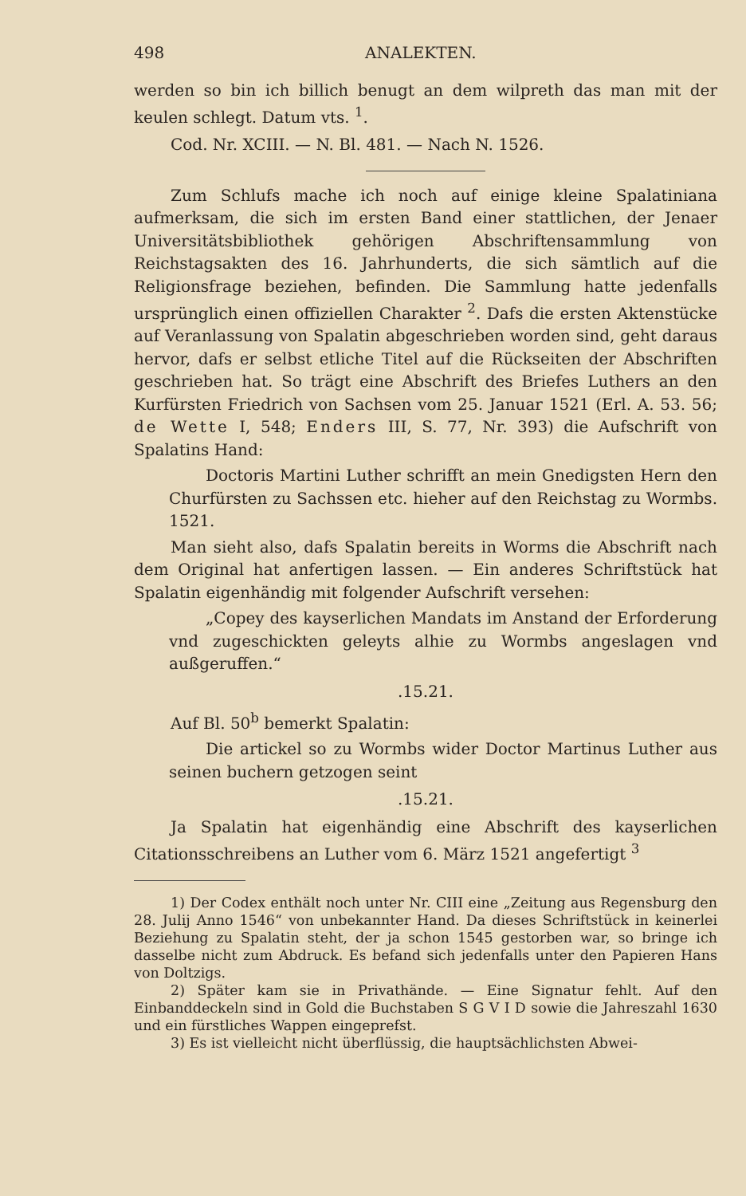498 ANALEKTEN.
werden so bin ich billich benugt an dem wilpreth das man mit der keulen schlegt. Datum vts. <sup>1</sup>.
Cod. Nr. XCIII. — N. Bl. 481. — Nach N. 1526.
Zum Schlufs mache ich noch auf einige kleine Spalatiniana aufmerksam, die sich im ersten Band einer stattlichen, der Jenaer Universitätsbibliothek gehörigen Abschriftensammlung von Reichstagsakten des 16. Jahrhunderts, die sich sämtlich auf die Religionsfrage beziehen, befinden. Die Sammlung hatte jedenfalls ursprünglich einen offiziellen Charakter <sup>2</sup>. Dafs die ersten Aktenstücke auf Veranlassung von Spalatin abgeschrieben worden sind, geht daraus hervor, dafs er selbst etliche Titel auf die Rückseiten der Abschriften geschrieben hat. So trägt eine Abschrift des Briefes Luthers an den Kurfürsten Friedrich von Sachsen vom 25. Januar 1521 (Erl. A. 53. 56; de Wette I, 548; Enders III, S. 77, Nr. 393) die Aufschrift von Spalatins Hand:
Doctoris Martini Luther schrifft an mein Gnedigsten Hern den Churfürsten zu Sachssen etc. hieher auf den Reichstag zu Wormbs. 1521.
Man sieht also, dafs Spalatin bereits in Worms die Abschrift nach dem Original hat anfertigen lassen. — Ein anderes Schriftstück hat Spalatin eigenhändig mit folgender Aufschrift versehen:
„Copey des kayserlichen Mandats im Anstand der Erforderung vnd zugeschickten geleyts alhie zu Wormbs angeslagen vnd außgeruffen.“
.15.21.
Auf Bl. 50<sup>b</sup> bemerkt Spalatin:
Die artickel so zu Wormbs wider Doctor Martinus Luther aus seinen buchern getzogen seint
.15.21.
Ja Spalatin hat eigenhändig eine Abschrift des kayserlichen Citationsschreibens an Luther vom 6. März 1521 angefertigt <sup>3</sup>
1) Der Codex enthält noch unter Nr. CIII eine „Zeitung aus Regensburg den 28. Julij Anno 1546“ von unbekannter Hand. Da dieses Schriftstück in keinerlei Beziehung zu Spalatin steht, der ja schon 1545 gestorben war, so bringe ich dasselbe nicht zum Abdruck. Es befand sich jedenfalls unter den Papieren Hans von Doltzigs.
2) Später kam sie in Privathände. — Eine Signatur fehlt. Auf den Einbanddeckeln sind in Gold die Buchstaben S G V I D sowie die Jahreszahl 1630 und ein fürstliches Wappen eingeprefst.
3) Es ist vielleicht nicht überflüssig, die hauptsächlichsten Abwei-